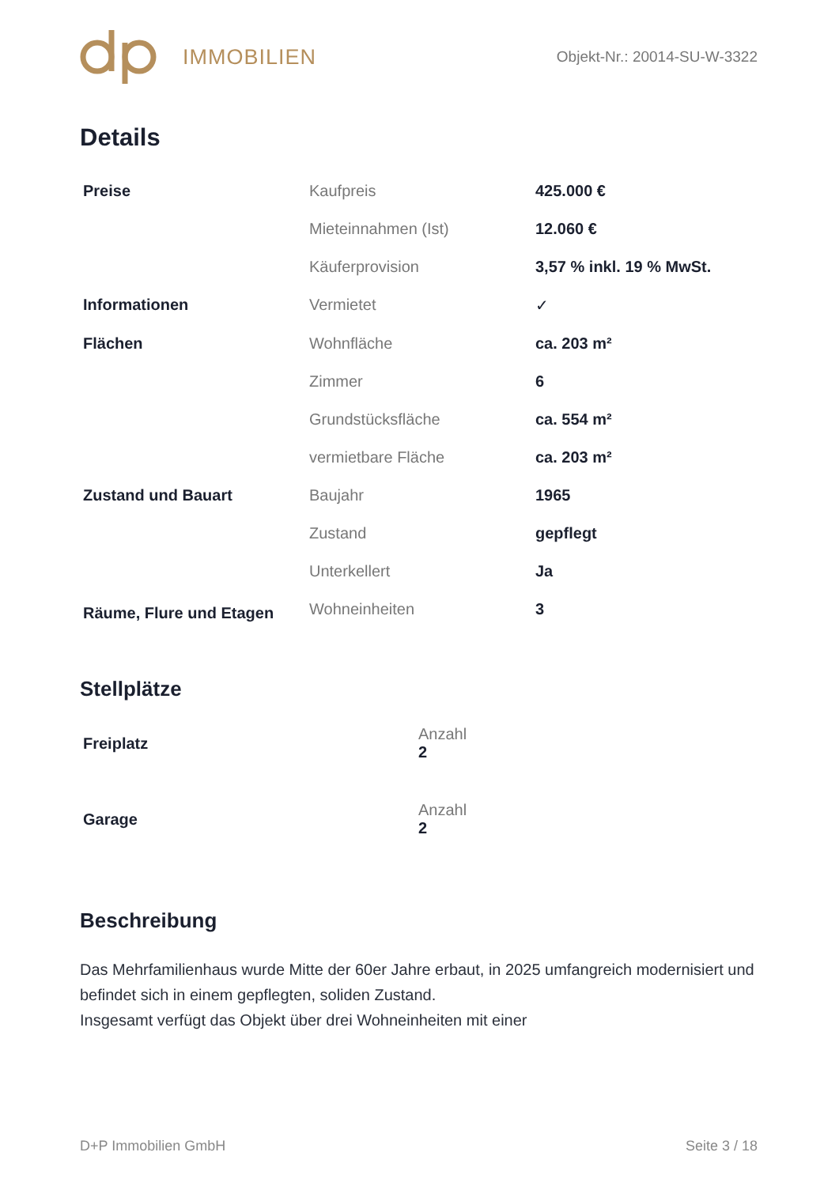IMMOBILIEN
Objekt-Nr.: 20014-SU-W-3322
Details
| Preise | Kaufpreis | 425.000 € |
| | Mieteinnahmen (Ist) | 12.060 € |
| | Käuferprovision | 3,57 % inkl. 19 % MwSt. |
| Informationen | Vermietet | ✓ |
| Flächen | Wohnfläche | ca. 203 m² |
| | Zimmer | 6 |
| | Grundstücksfläche | ca. 554 m² |
| | vermietbare Fläche | ca. 203 m² |
| Zustand und Bauart | Baujahr | 1965 |
| | Zustand | gepflegt |
| | Unterkellert | Ja |
| Räume, Flure und Etagen | Wohneinheiten | 3 |
Stellplätze
| Freiplatz | Anzahl 2 |
| Garage | Anzahl 2 |
Beschreibung
Das Mehrfamilienhaus wurde Mitte der 60er Jahre erbaut, in 2025 umfangreich modernisiert und befindet sich in einem gepflegten, soliden Zustand.
Insgesamt verfügt das Objekt über drei Wohneinheiten mit einer
D+P Immobilien GmbH Seite 3 / 18